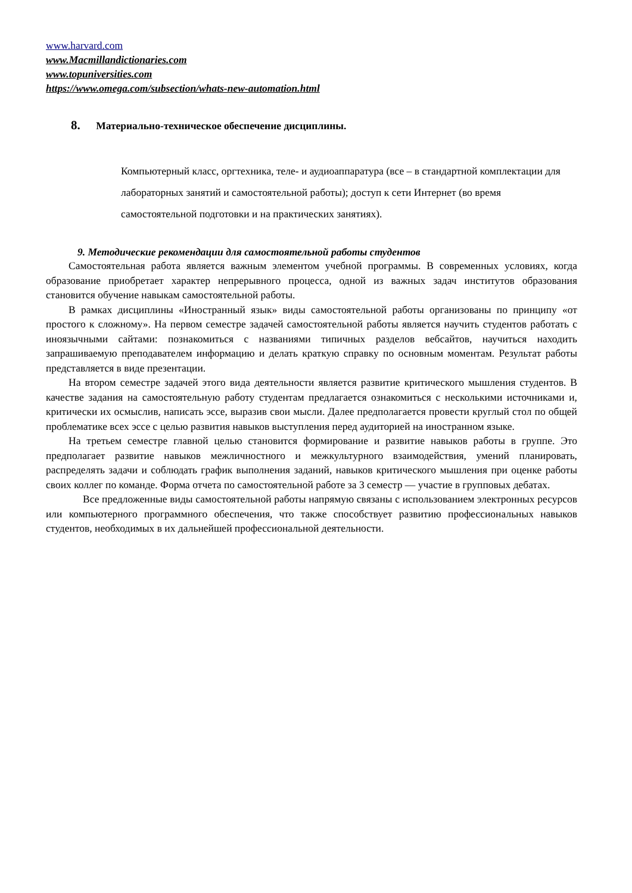www.harvard.com
www.Macmillandictionaries.com
www.topuniversities.com
https://www.omega.com/subsection/whats-new-automation.html
8. Материально-техническое обеспечение дисциплины.
Компьютерный класс, оргтехника, теле- и аудиоаппаратура (все – в стандартной комплектации для лабораторных занятий и самостоятельной работы); доступ к сети Интернет (во время самостоятельной подготовки и на практических занятиях).
9. Методические рекомендации для самостоятельной работы студентов
Самостоятельная работа является важным элементом учебной программы. В современных условиях, когда образование приобретает характер непрерывного процесса, одной из важных задач институтов образования становится обучение навыкам самостоятельной работы.
В рамках дисциплины «Иностранный язык» виды самостоятельной работы организованы по принципу «от простого к сложному». На первом семестре задачей самостоятельной работы является научить студентов работать с иноязычными сайтами: познакомиться с названиями типичных разделов вебсайтов, научиться находить запрашиваемую преподавателем информацию и делать краткую справку по основным моментам. Результат работы представляется в виде презентации.
На втором семестре задачей этого вида деятельности является развитие критического мышления студентов. В качестве задания на самостоятельную работу студентам предлагается ознакомиться с несколькими источниками и, критически их осмыслив, написать эссе, выразив свои мысли. Далее предполагается провести круглый стол по общей проблематике всех эссе с целью развития навыков выступления перед аудиторией на иностранном языке.
На третьем семестре главной целью становится формирование и развитие навыков работы в группе. Это предполагает развитие навыков межличностного и межкультурного взаимодействия, умений планировать, распределять задачи и соблюдать график выполнения заданий, навыков критического мышления при оценке работы своих коллег по команде. Форма отчета по самостоятельной работе за 3 семестр — участие в групповых дебатах.
Все предложенные виды самостоятельной работы напрямую связаны с использованием электронных ресурсов или компьютерного программного обеспечения, что также способствует развитию профессиональных навыков студентов, необходимых в их дальнейшей профессиональной деятельности.